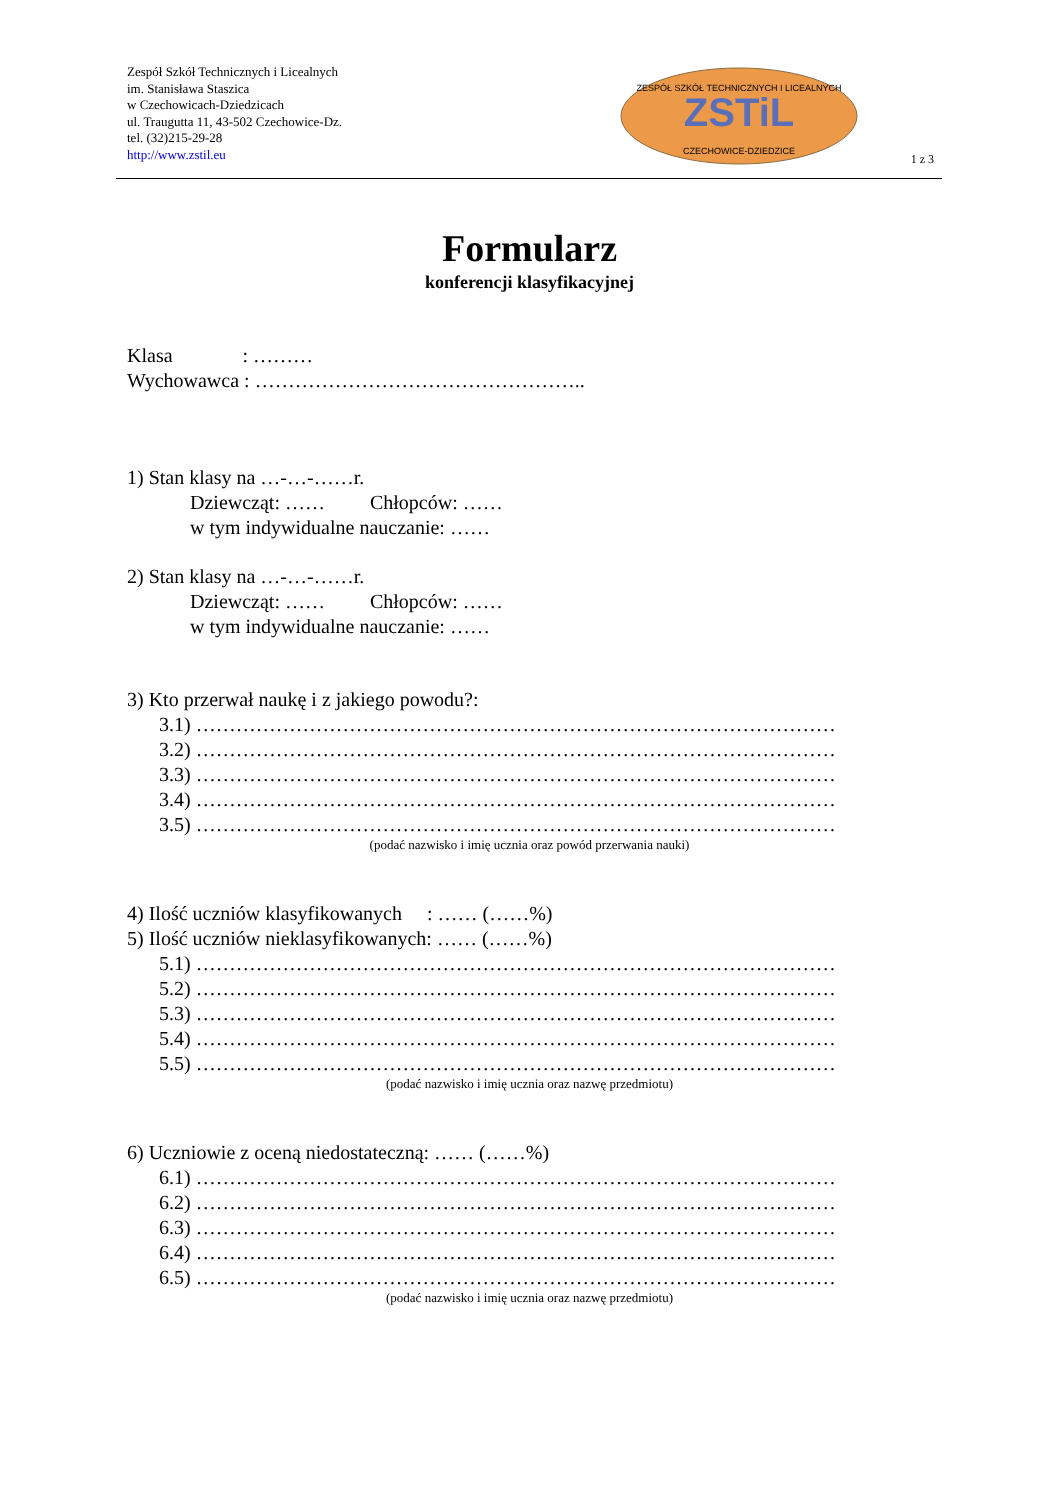Zespół Szkół Technicznych i Licealnych
im. Stanisława Staszica
w Czechowicach-Dziedzicach
ul. Traugutta 11, 43-502 Czechowice-Dz.
tel. (32)215-29-28
http://www.zstil.eu
ZSTiL
ZESPÓŁ SZKÓŁ TECHNICZNYCH I LICEALNYCH
CZECHOWICE-DZIEDZICE
1 z 3
Formularz
konferencji klasyfikacyjnej
Klasa : ………
Wychowawca : …………………………………………..
1) Stan klasy na …-…-……r.
Dziewcząt: …… Chłopców: ……
w tym indywidualne nauczanie: ……
2) Stan klasy na …-…-……r.
Dziewcząt: …… Chłopców: ……
w tym indywidualne nauczanie: ……
3) Kto przerwał naukę i z jakiego powodu?:
3.1) ……………………………………………………………………………………
3.2) ……………………………………………………………………………………
3.3) ……………………………………………………………………………………
3.4) ……………………………………………………………………………………
3.5) ……………………………………………………………………………………
(podać nazwisko i imię ucznia oraz powód przerwania nauki)
4) Ilość uczniów klasyfikowanych : …… (……%)
5) Ilość uczniów nieklasyfikowanych: …… (……%)
5.1) ……………………………………………………………………………………
5.2) ……………………………………………………………………………………
5.3) ……………………………………………………………………………………
5.4) ……………………………………………………………………………………
5.5) ……………………………………………………………………………………
(podać nazwisko i imię ucznia oraz nazwę przedmiotu)
6) Uczniowie z oceną niedostateczną: …… (……%)
6.1) ……………………………………………………………………………………
6.2) ……………………………………………………………………………………
6.3) ……………………………………………………………………………………
6.4) ……………………………………………………………………………………
6.5) ……………………………………………………………………………………
(podać nazwisko i imię ucznia oraz nazwę przedmiotu)